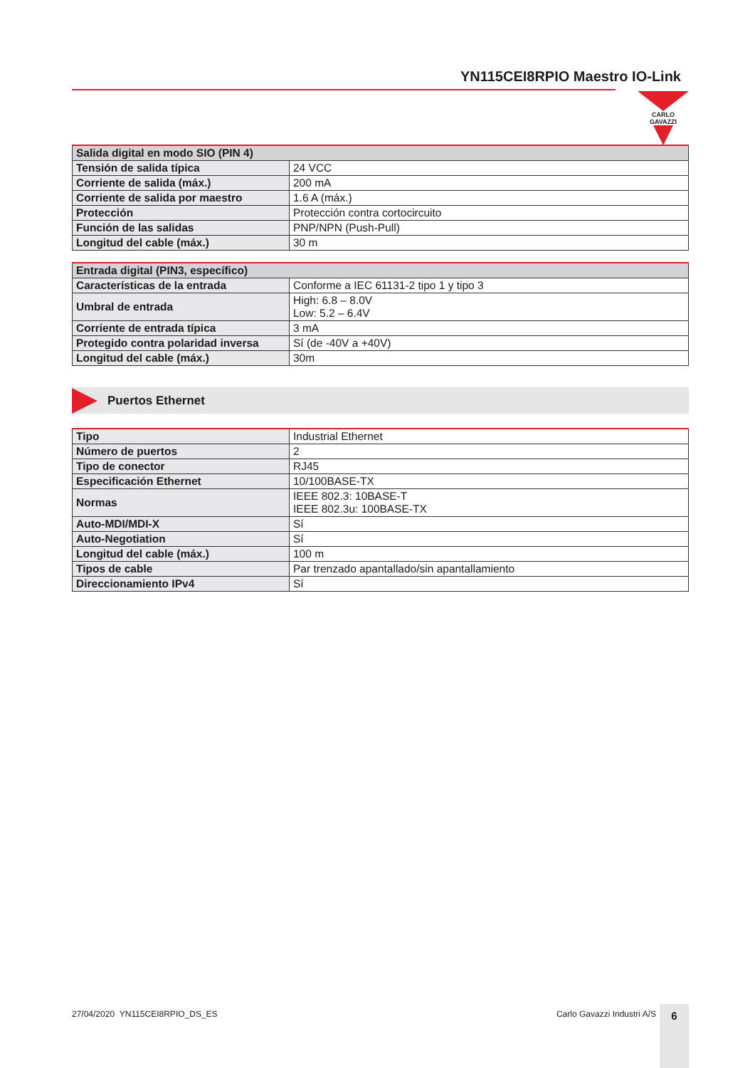YN115CEI8RPIO Maestro IO-Link
CARLO GAVAZZI
| Salida digital en modo SIO (PIN 4) | |
| --- | --- |
| Tensión de salida típica | 24 VCC |
| Corriente de salida (máx.) | 200 mA |
| Corriente de salida por maestro | 1.6 A (máx.) |
| Protección | Protección contra cortocircuito |
| Función de las salidas | PNP/NPN (Push-Pull) |
| Longitud del cable (máx.) | 30 m |
| Entrada digital (PIN3, específico) | |
| --- | --- |
| Características de la entrada | Conforme a IEC 61131-2 tipo 1 y tipo 3 |
| Umbral de entrada | High: 6.8 – 8.0V Low: 5.2 – 6.4V |
| Corriente de entrada típica | 3 mA |
| Protegido contra polaridad inversa | Sí (de -40V a +40V) |
| Longitud del cable (máx.) | 30m |
Puertos Ethernet
| Tipo | Industrial Ethernet |
| Número de puertos | 2 |
| Tipo de conector | RJ45 |
| Especificación Ethernet | 10/100BASE-TX |
| Normas | IEEE 802.3: 10BASE-T IEEE 802.3u: 100BASE-TX |
| Auto-MDI/MDI-X | Sí |
| Auto-Negotiation | Sí |
| Longitud del cable (máx.) | 100 m |
| Tipos de cable | Par trenzado apantallado/sin apantallamiento |
| Direccionamiento IPv4 | Sí |
27/04/2020 YN115CEI8RPIO_DS_ES Carlo Gavazzi Industri A/S 6